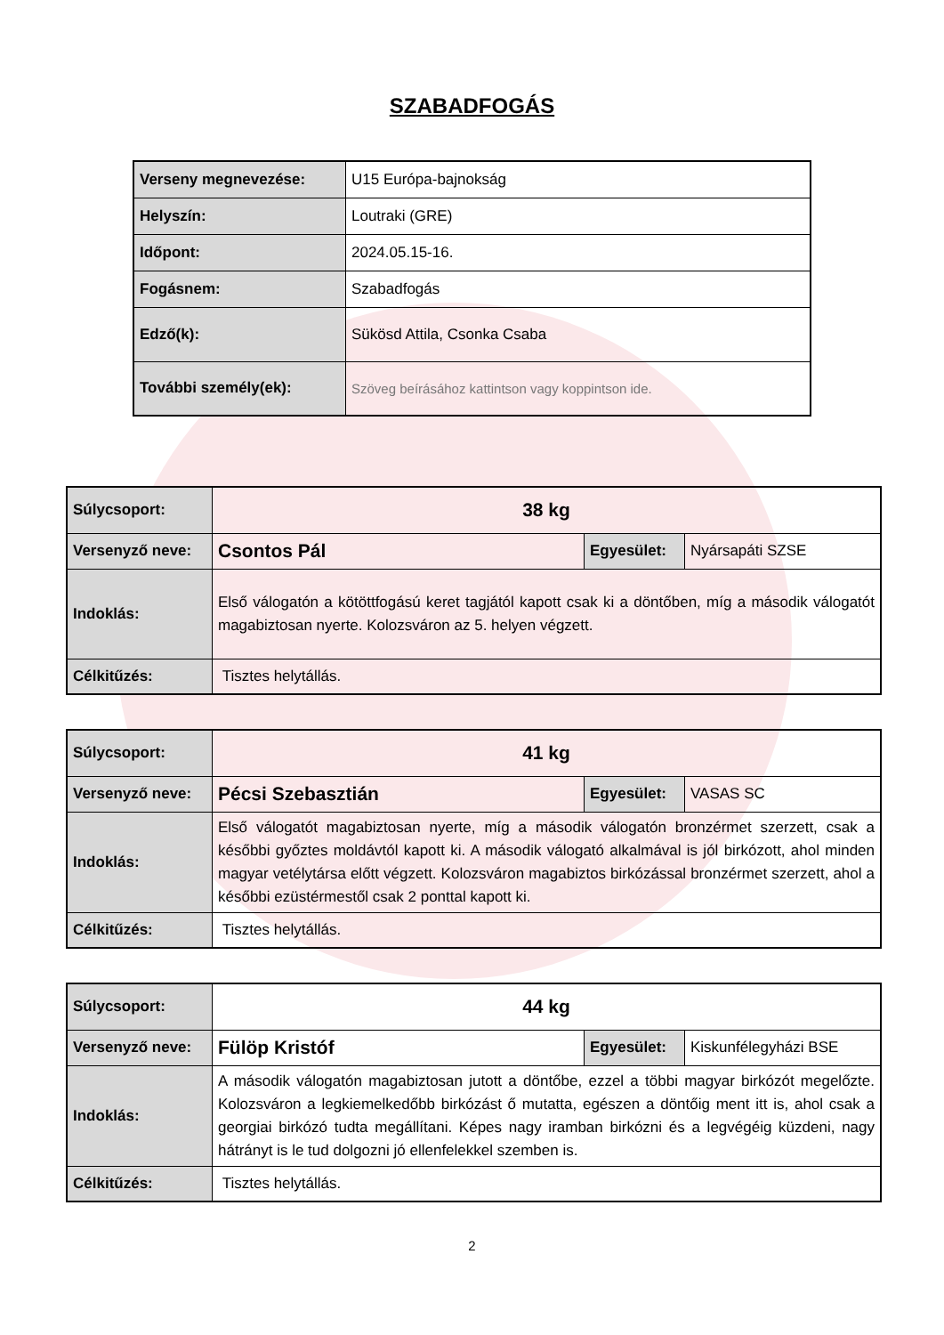SZABADFOGÁS
| Verseny megnevezése: | U15 Európa-bajnokság |
| Helyszín: | Loutraki (GRE) |
| Időpont: | 2024.05.15-16. |
| Fogásnem: | Szabadfogás |
| Edző(k): | Sükösd Attila, Csonka Csaba |
| További személy(ek): | Szöveg beírásához kattintson vagy koppintson ide. |
| Súlycsoport: | 38 kg | | |
| Versenyző neve: | Csontos Pál | Egyesület: | Nyársapáti SZSE |
| Indoklás: | Első válogatón a kötöttfogású keret tagjától kapott csak ki a döntőben, míg a második válogatót magabiztosan nyerte. Kolozsváron az 5. helyen végzett. | | |
| Célkitűzés: | Tisztes helytállás. | | |
| Súlycsoport: | 41 kg | | |
| Versenyző neve: | Pécsi Szebasztián | Egyesület: | VASAS SC |
| Indoklás: | Első válogatót magabiztosan nyerte, míg a második válogatón bronzérmet szerzett, csak a későbbi győztes moldávtól kapott ki. A második válogató alkalmával is jól birkózott, ahol minden magyar vetélytársa előtt végzett. Kolozsváron magabiztos birkózással bronzérmet szerzett, ahol a későbbi ezüstérmestől csak 2 ponttal kapott ki. | | |
| Célkitűzés: | Tisztes helytállás. | | |
| Súlycsoport: | 44 kg | | |
| Versenyző neve: | Fülöp Kristóf | Egyesület: | Kiskunfélegyházi BSE |
| Indoklás: | A második válogatón magabiztosan jutott a döntőbe, ezzel a többi magyar birkózót megelőzte. Kolozsváron a legkiemelkedőbb birkózást ő mutatta, egészen a döntőig ment itt is, ahol csak a georgiai birkózó tudta megállítani. Képes nagy iramban birkózni és a legvégéig küzdeni, nagy hátrányt is le tud dolgozni jó ellenfelekkel szemben is. | | |
| Célkitűzés: | Tisztes helytállás. | | |
2